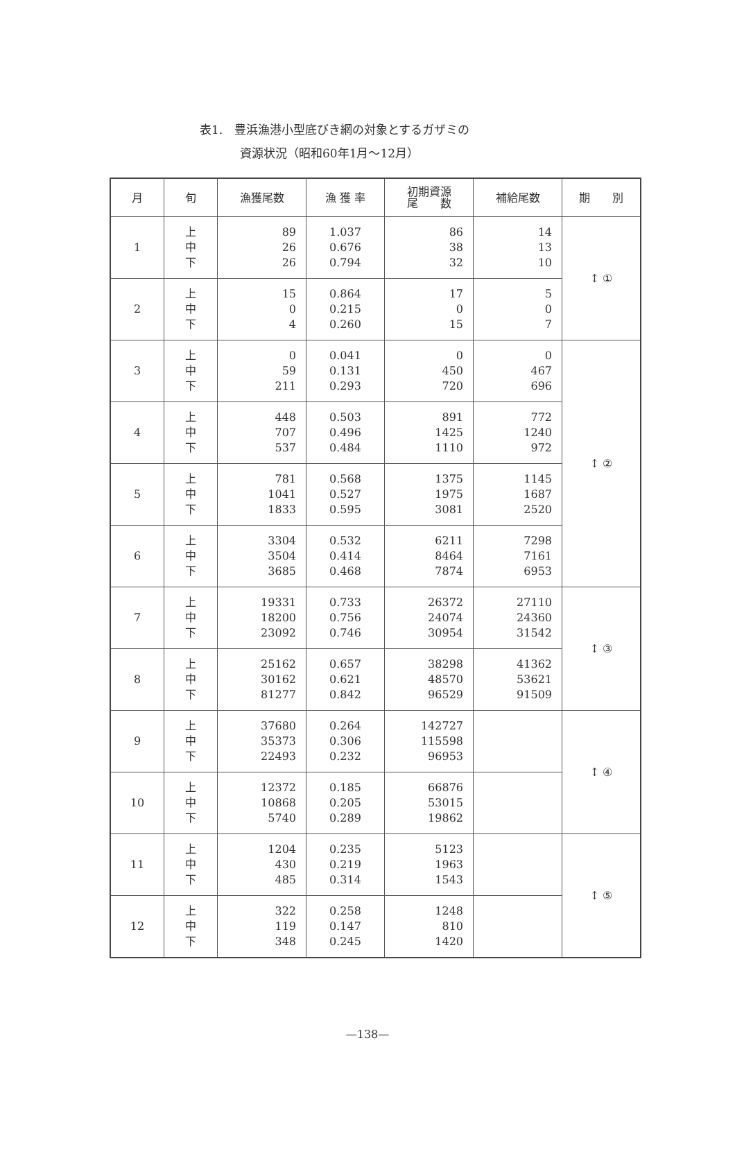表1.　豊浜漁港小型底びき網の対象とするガザミの
資源状況（昭和60年1月～12月）
| 月 | 旬 | 漁獲尾数 | 漁 獲 率 | 初期資源 尾 数 | 補給尾数 | 期 別 |
| --- | --- | --- | --- | --- | --- | --- |
| 1 | 上 中 下 | 89 26 26 | 1.037 0.676 0.794 | 86 38 32 | 14 13 10 | ↕ ① |
| 2 | 上 中 下 | 15 0 4 | 0.864 0.215 0.260 | 17 0 15 | 5 0 7 | |
| 3 | 上 中 下 | 0 59 211 | 0.041 0.131 0.293 | 0 450 720 | 0 467 696 | ↕ ② |
| 4 | 上 中 下 | 448 707 537 | 0.503 0.496 0.484 | 891 1425 1110 | 772 1240 972 | |
| 5 | 上 中 下 | 781 1041 1833 | 0.568 0.527 0.595 | 1375 1975 3081 | 1145 1687 2520 | |
| 6 | 上 中 下 | 3304 3504 3685 | 0.532 0.414 0.468 | 6211 8464 7874 | 7298 7161 6953 | |
| 7 | 上 中 下 | 19331 18200 23092 | 0.733 0.756 0.746 | 26372 24074 30954 | 27110 24360 31542 | ↕ ③ |
| 8 | 上 中 下 | 25162 30162 81277 | 0.657 0.621 0.842 | 38298 48570 96529 | 41362 53621 91509 | |
| 9 | 上 中 下 | 37680 35373 22493 | 0.264 0.306 0.232 | 142727 115598 96953 | | ↕ ④ |
| 10 | 上 中 下 | 12372 10868 5740 | 0.185 0.205 0.289 | 66876 53015 19862 | | |
| 11 | 上 中 下 | 1204 430 485 | 0.235 0.219 0.314 | 5123 1963 1543 | | ↕ ⑤ |
| 12 | 上 中 下 | 322 119 348 | 0.258 0.147 0.245 | 1248 810 1420 | | |
—138—